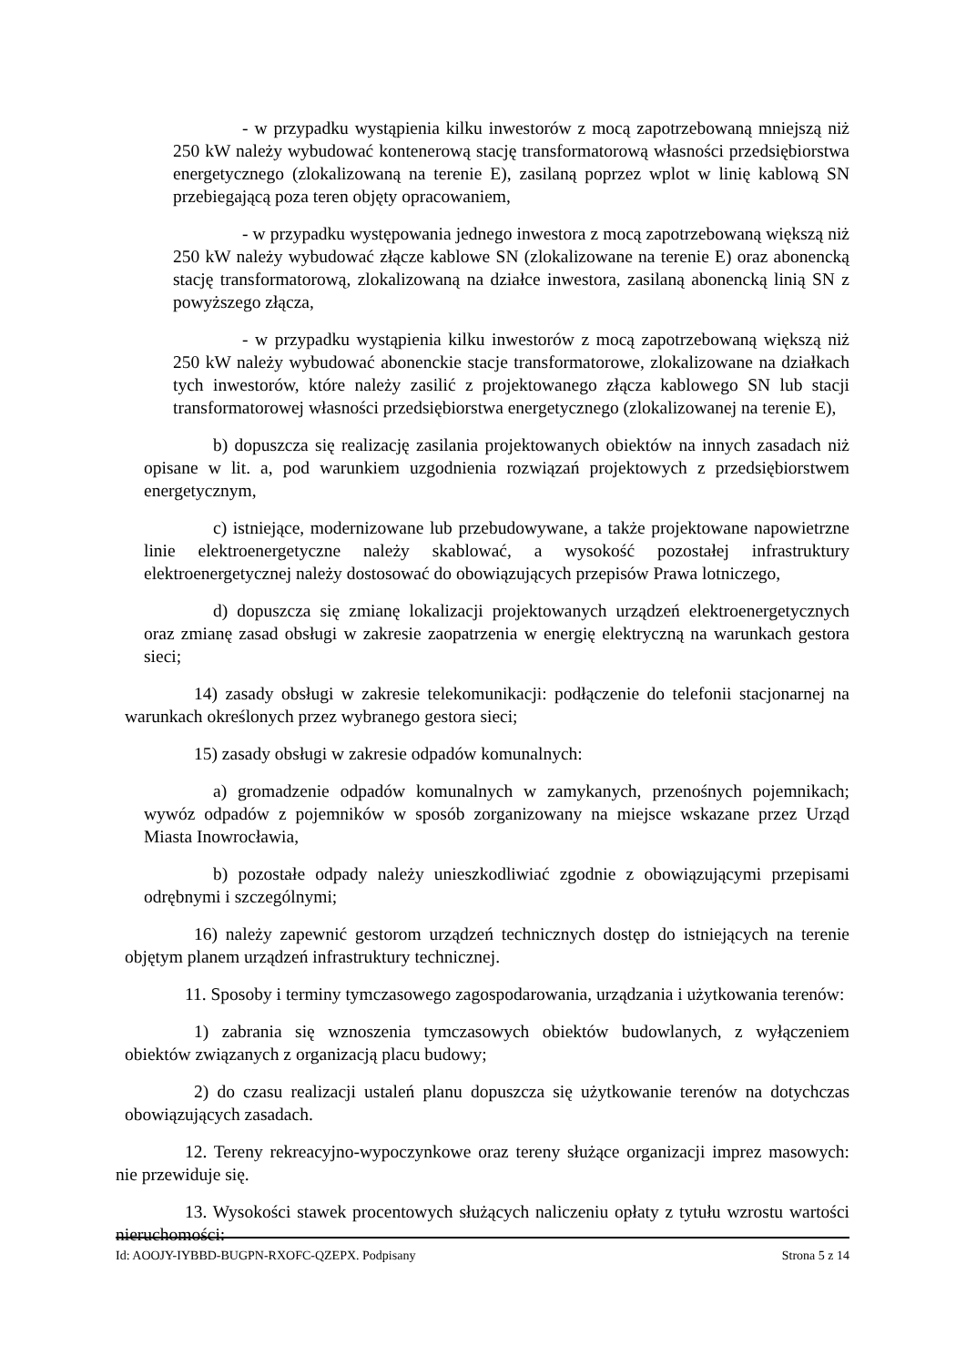- w przypadku wystąpienia kilku inwestorów z mocą zapotrzebowaną mniejszą niż 250 kW należy wybudować kontenerową stację transformatorową własności przedsiębiorstwa energetycznego (zlokalizowaną na terenie E), zasilaną poprzez wplot w linię kablową SN przebiegającą poza teren objęty opracowaniem,
- w przypadku występowania jednego inwestora z mocą zapotrzebowaną większą niż 250 kW należy wybudować złącze kablowe SN (zlokalizowane na terenie E) oraz abonencką stację transformatorową, zlokalizowaną na działce inwestora, zasilaną abonencką linią SN z powyższego złącza,
- w przypadku wystąpienia kilku inwestorów z mocą zapotrzebowaną większą niż 250 kW należy wybudować abonenckie stacje transformatorowe, zlokalizowane na działkach tych inwestorów, które należy zasilić z projektowanego złącza kablowego SN lub stacji transformatorowej własności przedsiębiorstwa energetycznego (zlokalizowanej na terenie E),
b) dopuszcza się realizację zasilania projektowanych obiektów na innych zasadach niż opisane w lit. a, pod warunkiem uzgodnienia rozwiązań projektowych z przedsiębiorstwem energetycznym,
c) istniejące, modernizowane lub przebudowywane, a także projektowane napowietrzne linie elektroenergetyczne należy skablować, a wysokość pozostałej infrastruktury elektroenergetycznej należy dostosować do obowiązujących przepisów Prawa lotniczego,
d) dopuszcza się zmianę lokalizacji projektowanych urządzeń elektroenergetycznych oraz zmianę zasad obsługi w zakresie zaopatrzenia w energię elektryczną na warunkach gestora sieci;
14) zasady obsługi w zakresie telekomunikacji: podłączenie do telefonii stacjonarnej na warunkach określonych przez wybranego gestora sieci;
15) zasady obsługi w zakresie odpadów komunalnych:
a) gromadzenie odpadów komunalnych w zamykanych, przenośnych pojemnikach; wywóz odpadów z pojemników w sposób zorganizowany na miejsce wskazane przez Urząd Miasta Inowrocławia,
b) pozostałe odpady należy unieszkodliwiać zgodnie z obowiązującymi przepisami odrębnymi i szczególnymi;
16) należy zapewnić gestorom urządzeń technicznych dostęp do istniejących na terenie objętym planem urządzeń infrastruktury technicznej.
11. Sposoby i terminy tymczasowego zagospodarowania, urządzania i użytkowania terenów:
1) zabrania się wznoszenia tymczasowych obiektów budowlanych, z wyłączeniem obiektów związanych z organizacją placu budowy;
2) do czasu realizacji ustaleń planu dopuszcza się użytkowanie terenów na dotychczas obowiązujących zasadach.
12. Tereny rekreacyjno-wypoczynkowe oraz tereny służące organizacji imprez masowych: nie przewiduje się.
13. Wysokości stawek procentowych służących naliczeniu opłaty z tytułu wzrostu wartości nieruchomości:
Id: AOOJY-IYBBD-BUGPN-RXOFC-QZEPX. Podpisany Strona 5 z 14